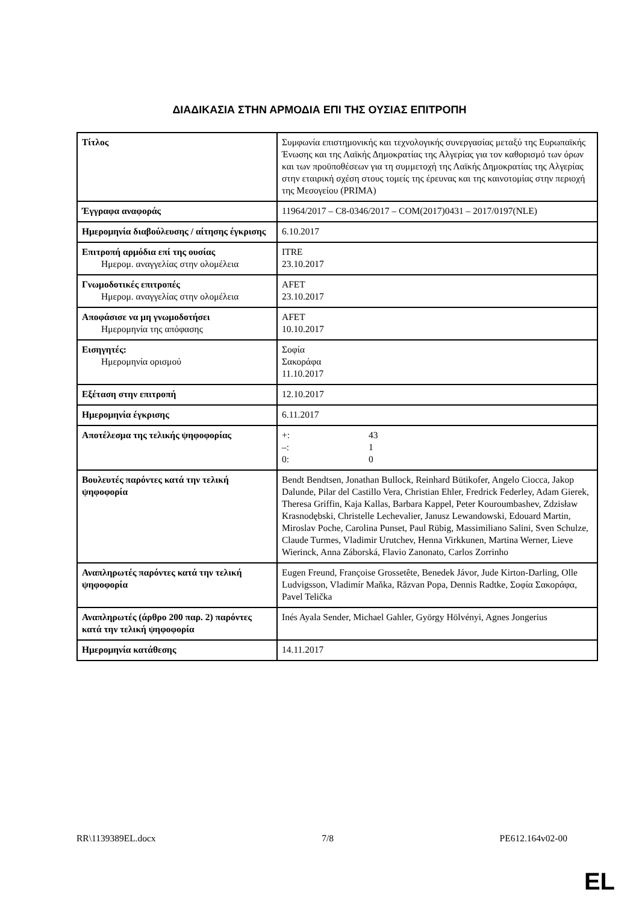ΔΙΑΔΙΚΑΣΙΑ ΣΤΗΝ ΑΡΜΟΔΙΑ ΕΠΙ ΤΗΣ ΟΥΣΙΑΣ ΕΠΙΤΡΟΠΗ
| Τίτλος | Συμφωνία επιστημονικής και τεχνολογικής συνεργασίας μεταξύ της Ευρωπαϊκής Ένωσης και της Λαϊκής Δημοκρατίας της Αλγερίας για τον καθορισμό των όρων και των προϋποθέσεων για τη συμμετοχή της Λαϊκής Δημοκρατίας της Αλγερίας στην εταιρική σχέση στους τομείς της έρευνας και της καινοτομίας στην περιοχή της Μεσογείου (PRIMA) |
| Έγγραφα αναφοράς | 11964/2017 – C8-0346/2017 – COM(2017)0431 – 2017/0197(NLE) |
| Ημερομηνία διαβούλευσης / αίτησης έγκρισης | 6.10.2017 |
| Επιτροπή αρμόδια επί της ουσίας Ημερομ. αναγγελίας στην ολομέλεια | ITRE 23.10.2017 |
| Γνωμοδοτικές επιτροπές Ημερομ. αναγγελίας στην ολομέλεια | AFET 23.10.2017 |
| Αποφάσισε να μη γνωμοδοτήσει Ημερομηνία της απόφασης | AFET 10.10.2017 |
| Εισηγητές: Ημερομηνία ορισμού | Σοφία Σακοράφα 11.10.2017 |
| Εξέταση στην επιτροπή | 12.10.2017 |
| Ημερομηνία έγκρισης | 6.11.2017 |
| Αποτέλεσμα της τελικής ψηφοφορίας | +: 43 –: 1 0: 0 |
| Βουλευτές παρόντες κατά την τελική ψηφοφορία | Bendt Bendtsen, Jonathan Bullock, Reinhard Bütikofer, Angelo Ciocca, Jakop Dalunde, Pilar del Castillo Vera, Christian Ehler, Fredrick Federley, Adam Gierek, Theresa Griffin, Kaja Kallas, Barbara Kappel, Peter Kouroumbashev, Zdzisław Krasnodębski, Christelle Lechevalier, Janusz Lewandowski, Edouard Martin, Miroslav Poche, Carolina Punset, Paul Rübig, Massimiliano Salini, Sven Schulze, Claude Turmes, Vladimir Urutchev, Henna Virkkunen, Martina Werner, Lieve Wierinck, Anna Záborská, Flavio Zanonato, Carlos Zorrinho |
| Αναπληρωτές παρόντες κατά την τελική ψηφοφορία | Eugen Freund, Françoise Grossetête, Benedek Jávor, Jude Kirton-Darling, Olle Ludvigsson, Vladimír Maňka, Răzvan Popa, Dennis Radtke, Σοφία Σακοράφα, Pavel Telička |
| Αναπληρωτές (άρθρο 200 παρ. 2) παρόντες κατά την τελική ψηφοφορία | Inés Ayala Sender, Michael Gahler, György Hölvényi, Agnes Jongerius |
| Ημερομηνία κατάθεσης | 14.11.2017 |
RR\1139389EL.docx 7/8 PE612.164v02-00
EL